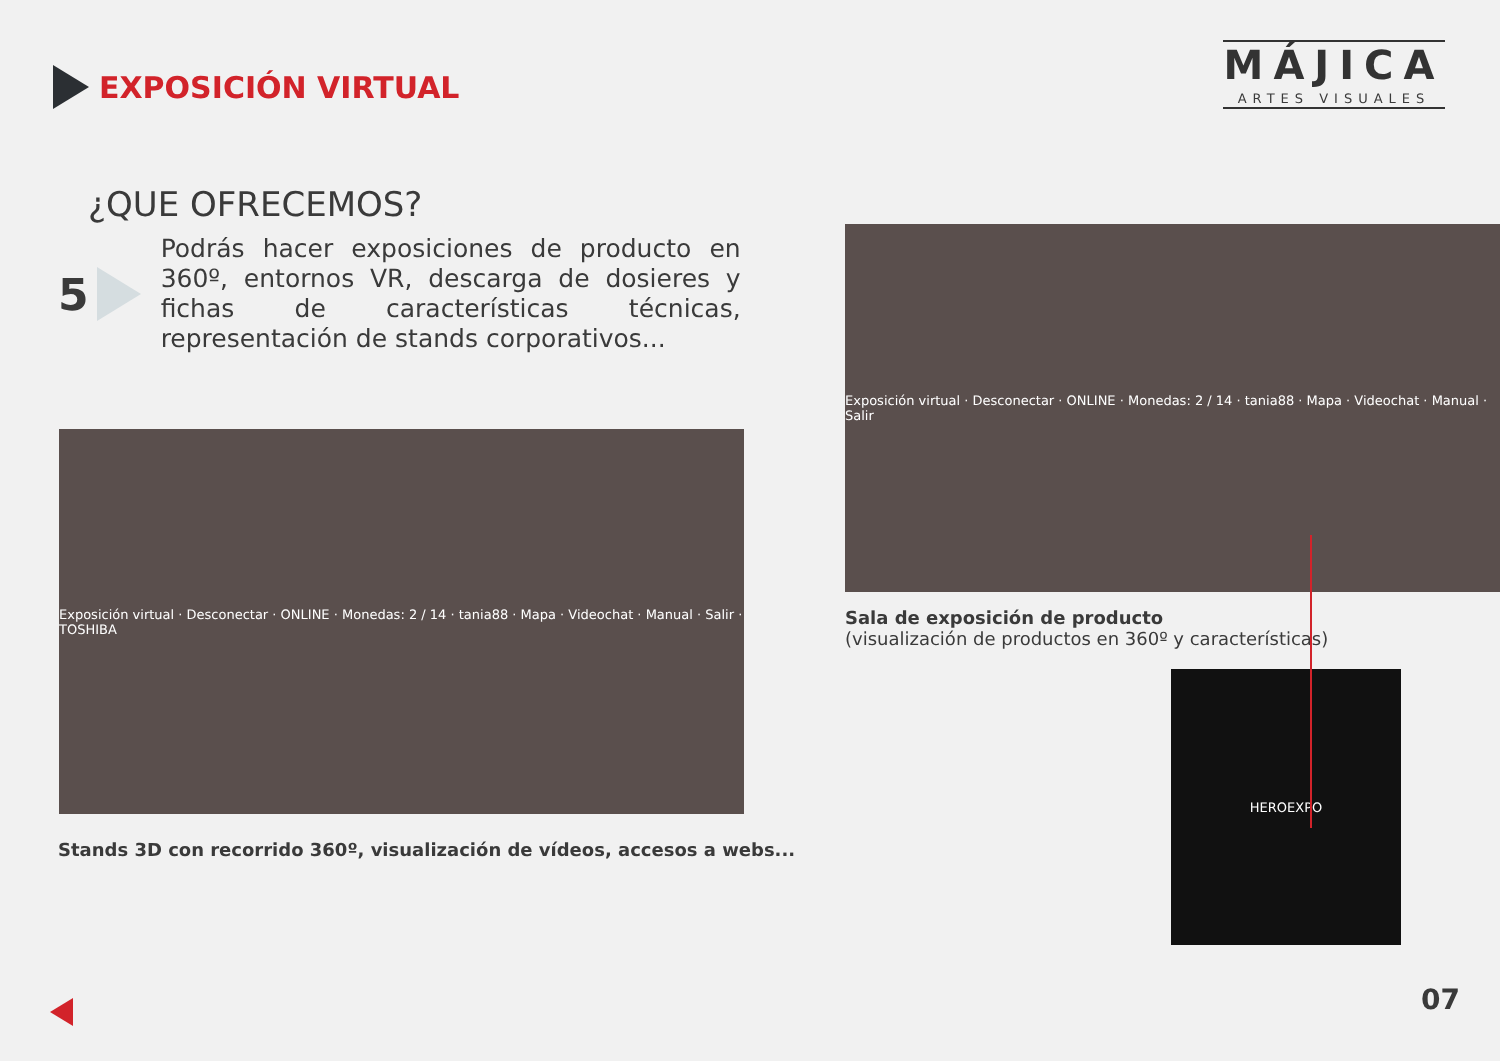EXPOSICIÓN VIRTUAL
MÁJICA
ARTES VISUALES
¿QUE OFRECEMOS?
5
Podrás hacer exposiciones de producto en 360º, entornos VR, descarga de dosieres y fichas de características técnicas, representación de stands corporativos...
Exposición virtual · Desconectar · ONLINE · Monedas: 2 / 14 · tania88 · Mapa · Videochat · Manual · Salir · TOSHIBA
Stands 3D con recorrido 360º, visualización de vídeos, accesos a webs...
Exposición virtual · Desconectar · ONLINE · Monedas: 2 / 14 · tania88 · Mapa · Videochat · Manual · Salir
Sala de exposición de producto
(visualización de productos en 360º y características)
HEROEXPO
07